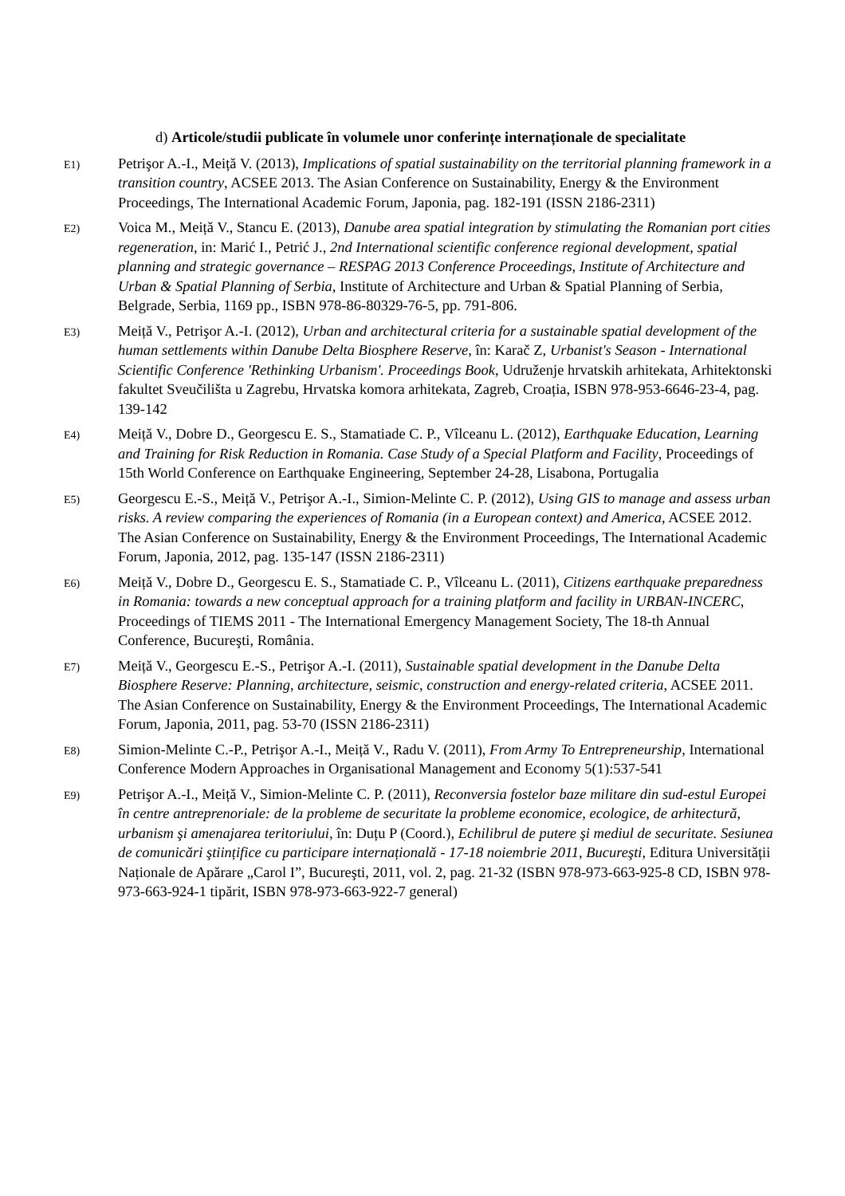d) Articole/studii publicate în volumele unor conferințe internaționale de specialitate
E1)
Petrişor A.-I., Meiță V. (2013), Implications of spatial sustainability on the territorial planning framework in a transition country, ACSEE 2013. The Asian Conference on Sustainability, Energy & the Environment Proceedings, The International Academic Forum, Japonia, pag. 182-191 (ISSN 2186-2311)
E2)
Voica M., Meiță V., Stancu E. (2013), Danube area spatial integration by stimulating the Romanian port cities regeneration, in: Marić I., Petrić J., 2nd International scientific conference regional development, spatial planning and strategic governance – RESPAG 2013 Conference Proceedings, Institute of Architecture and Urban & Spatial Planning of Serbia, Institute of Architecture and Urban & Spatial Planning of Serbia, Belgrade, Serbia, 1169 pp., ISBN 978-86-80329-76-5, pp. 791-806.
E3)
Meiță V., Petrişor A.-I. (2012), Urban and architectural criteria for a sustainable spatial development of the human settlements within Danube Delta Biosphere Reserve, în: Karač Z, Urbanist's Season - International Scientific Conference 'Rethinking Urbanism'. Proceedings Book, Udruženje hrvatskih arhitekata, Arhitektonski fakultet Sveučilišta u Zagrebu, Hrvatska komora arhitekata, Zagreb, Croația, ISBN 978-953-6646-23-4, pag. 139-142
E4)
Meiță V., Dobre D., Georgescu E. S., Stamatiade C. P., Vîlceanu L. (2012), Earthquake Education, Learning and Training for Risk Reduction in Romania. Case Study of a Special Platform and Facility, Proceedings of 15th World Conference on Earthquake Engineering, September 24-28, Lisabona, Portugalia
E5)
Georgescu E.-S., Meiță V., Petrişor A.-I., Simion-Melinte C. P. (2012), Using GIS to manage and assess urban risks. A review comparing the experiences of Romania (in a European context) and America, ACSEE 2012. The Asian Conference on Sustainability, Energy & the Environment Proceedings, The International Academic Forum, Japonia, 2012, pag. 135-147 (ISSN 2186-2311)
E6)
Meiță V., Dobre D., Georgescu E. S., Stamatiade C. P., Vîlceanu L. (2011), Citizens earthquake preparedness in Romania: towards a new conceptual approach for a training platform and facility in URBAN-INCERC, Proceedings of TIEMS 2011 - The International Emergency Management Society, The 18-th Annual Conference, Bucureşti, România.
E7)
Meiță V., Georgescu E.-S., Petrişor A.-I. (2011), Sustainable spatial development in the Danube Delta Biosphere Reserve: Planning, architecture, seismic, construction and energy-related criteria, ACSEE 2011. The Asian Conference on Sustainability, Energy & the Environment Proceedings, The International Academic Forum, Japonia, 2011, pag. 53-70 (ISSN 2186-2311)
E8)
Simion-Melinte C.-P., Petrişor A.-I., Meiță V., Radu V. (2011), From Army To Entrepreneurship, International Conference Modern Approaches in Organisational Management and Economy 5(1):537-541
E9)
Petrişor A.-I., Meiță V., Simion-Melinte C. P. (2011), Reconversia fostelor baze militare din sud-estul Europei în centre antreprenoriale: de la probleme de securitate la probleme economice, ecologice, de arhitectură, urbanism şi amenajarea teritoriului, în: Duțu P (Coord.), Echilibrul de putere şi mediul de securitate. Sesiunea de comunicări ştiințifice cu participare internațională - 17-18 noiembrie 2011, Bucureşti, Editura Universității Naționale de Apărare „Carol I”, Bucureşti, 2011, vol. 2, pag. 21-32 (ISBN 978-973-663-925-8 CD, ISBN 978-973-663-924-1 tipărit, ISBN 978-973-663-922-7 general)